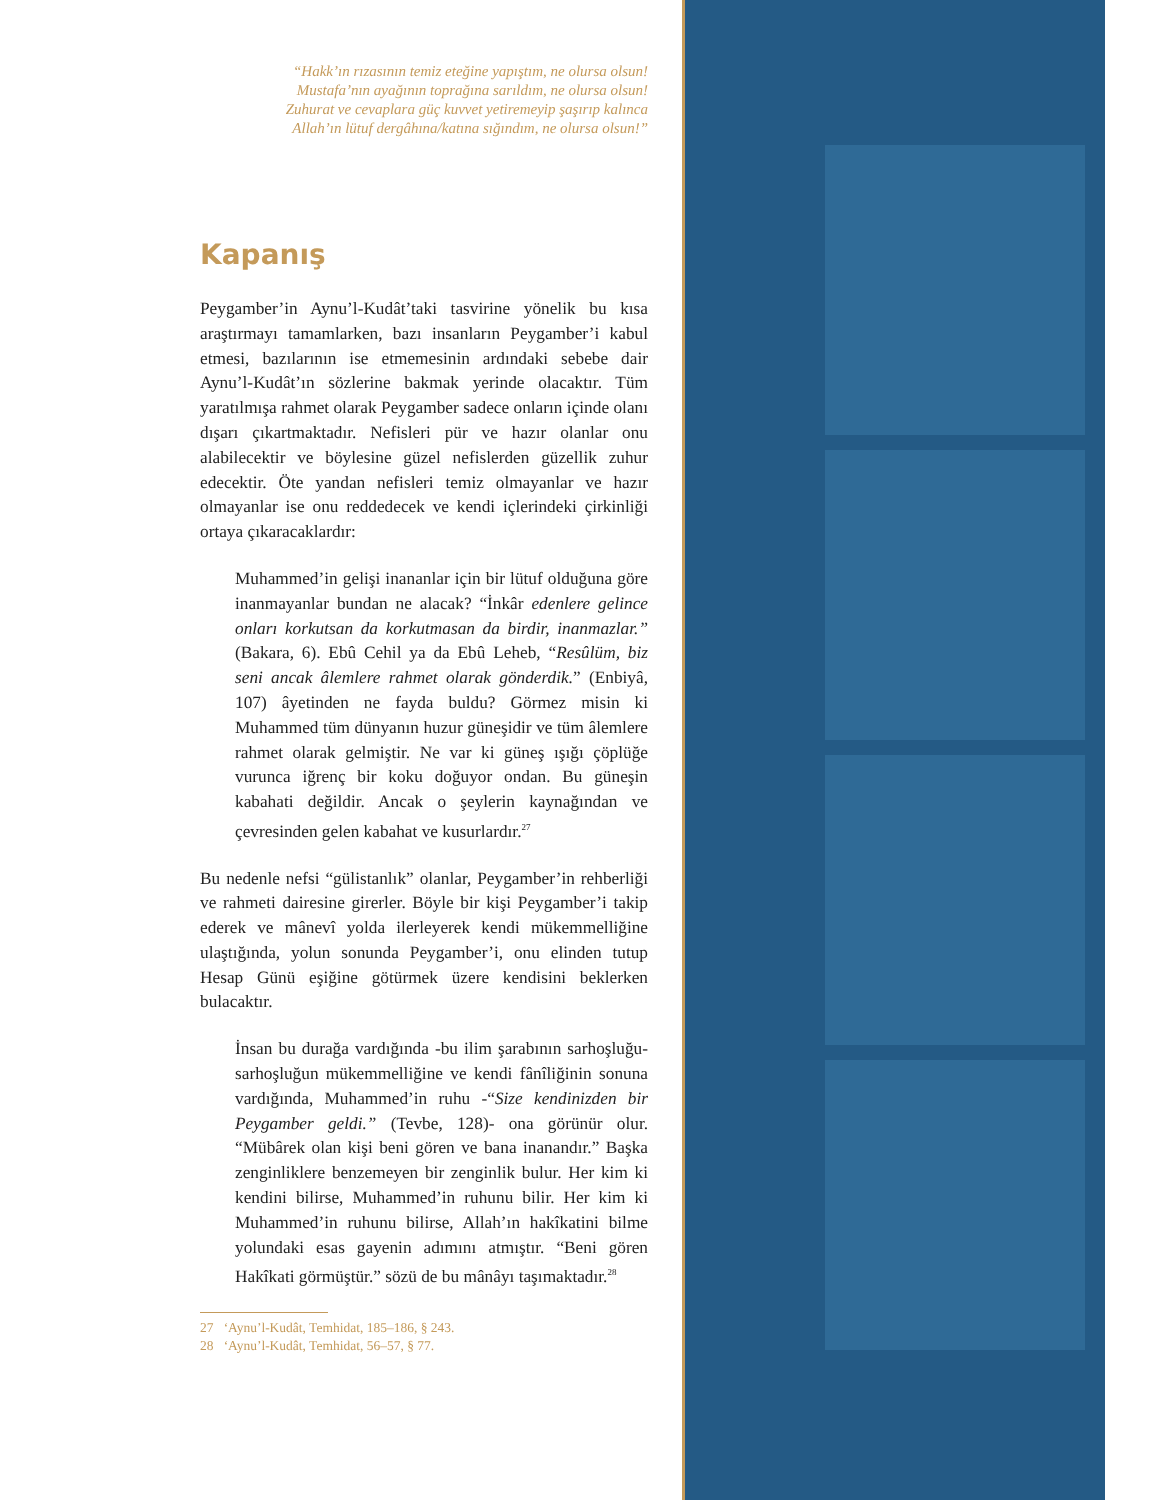“Hakk’ın rızasının temiz eteğine yapıştım, ne olursa olsun!
Mustafa’nın ayağının toprağına sarıldım, ne olursa olsun!
Zuhurat ve cevaplara güç kuvvet yetiremeyip şaşırıp kalınca
Allah’ın lütuf dergâhına/katına sığındım, ne olursa olsun!”
Kapanış
Peygamber’in Aynu’l-Kudât’taki tasvirine yönelik bu kısa araştırmayı tamamlarken, bazı insanların Peygamber’i kabul etmesi, bazılarının ise etmemesinin ardındaki sebebe dair Aynu’l-Kudât’ın sözlerine bakmak yerinde olacaktır. Tüm yaratılmışa rahmet olarak Peygamber sadece onların içinde olanı dışarı çıkartmaktadır. Nefisleri pür ve hazır olanlar onu alabilecektir ve böylesine güzel nefislerden güzellik zuhur edecektir. Öte yandan nefisleri temiz olmayanlar ve hazır olmayanlar ise onu reddedecek ve kendi içlerindeki çirkinliği ortaya çıkaracaklardır:
Muhammed’in gelişi inananlar için bir lütuf olduğuna göre inanmayanlar bundan ne alacak? “İnkâr edenlere gelince onları korkutsan da korkutmasan da birdir, inanmazlar.” (Bakara, 6). Ebû Cehil ya da Ebû Leheb, “Resûlüm, biz seni ancak âlemlere rahmet olarak gönderdik.” (Enbiyâ, 107) âyetinden ne fayda buldu? Görmez misin ki Muhammed tüm dünyanın huzur güneşidir ve tüm âlemlere rahmet olarak gelmiştir. Ne var ki güneş ışığı çöplüğe vurunca iğrenç bir koku doğuyor ondan. Bu güneşin kabahati değildir. Ancak o şeylerin kaynağından ve çevresinden gelen kabahat ve kusurlardır.<sup>27</sup>
Bu nedenle nefsi “gülistanlık” olanlar, Peygamber’in rehberliği ve rahmeti dairesine girerler. Böyle bir kişi Peygamber’i takip ederek ve mânevî yolda ilerleyerek kendi mükemmelliğine ulaştığında, yolun sonunda Peygamber’i, onu elinden tutup Hesap Günü eşiğine götürmek üzere kendisini beklerken bulacaktır.
İnsan bu durağa vardığında -bu ilim şarabının sarhoşluğu- sarhoşluğun mükemmelliğine ve kendi fânîliğinin sonuna vardığında, Muhammed’in ruhu -“Size kendinizden bir Peygamber geldi.” (Tevbe, 128)- ona görünür olur. “Mübârek olan kişi beni gören ve bana inanandır.” Başka zenginliklere benzemeyen bir zenginlik bulur. Her kim ki kendini bilirse, Muhammed’in ruhunu bilir. Her kim ki Muhammed’in ruhunu bilirse, Allah’ın hakîkatini bilme yolundaki esas gayenin adımını atmıştır. “Beni gören Hakîkati görmüştür.” sözü de bu mânâyı taşımaktadır.<sup>28</sup>
27 ‘Aynu’l-Kudât, Temhidat, 185–186, § 243.
28 ‘Aynu’l-Kudât, Temhidat, 56–57, § 77.